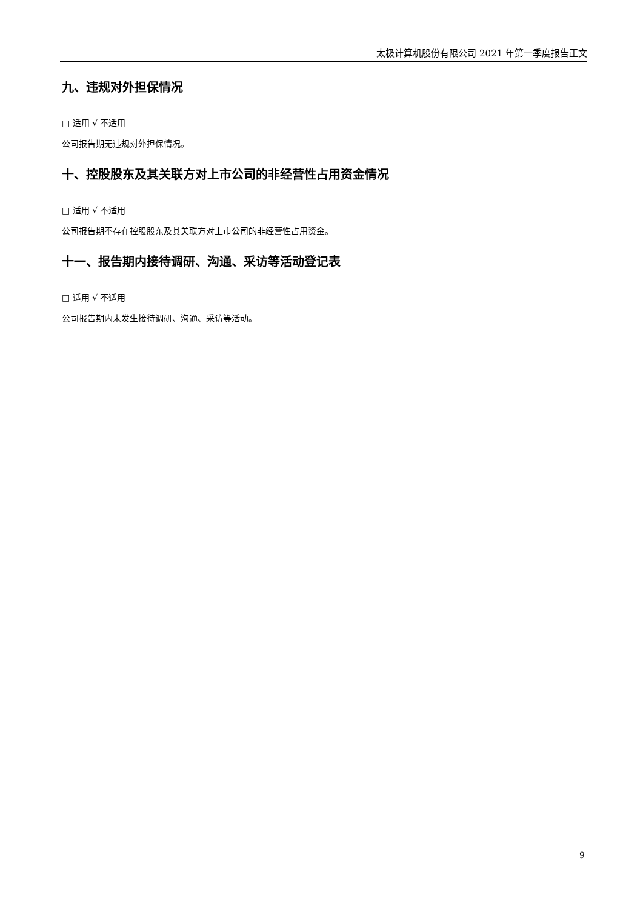太极计算机股份有限公司 2021 年第一季度报告正文
九、违规对外担保情况
□ 适用 √ 不适用
公司报告期无违规对外担保情况。
十、控股股东及其关联方对上市公司的非经营性占用资金情况
□ 适用 √ 不适用
公司报告期不存在控股股东及其关联方对上市公司的非经营性占用资金。
十一、报告期内接待调研、沟通、采访等活动登记表
□ 适用 √ 不适用
公司报告期内未发生接待调研、沟通、采访等活动。
9